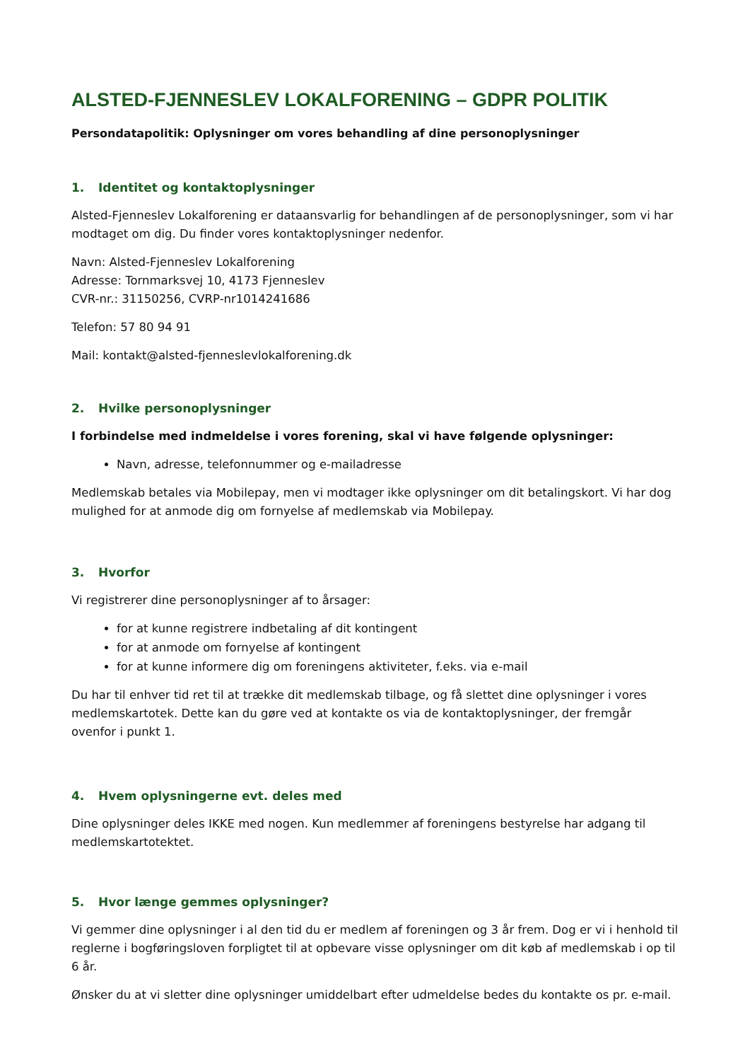ALSTED-FJENNESLEV LOKALFORENING – GDPR POLITIK
Persondatapolitik: Oplysninger om vores behandling af dine personoplysninger
1. Identitet og kontaktoplysninger
Alsted-Fjenneslev Lokalforening er dataansvarlig for behandlingen af de personoplysninger, som vi har modtaget om dig. Du finder vores kontaktoplysninger nedenfor.
Navn: Alsted-Fjenneslev Lokalforening
Adresse: Tornmarksvej 10, 4173 Fjenneslev
CVR-nr.: 31150256, CVRP-nr1014241686
Telefon: 57 80 94 91
Mail: kontakt@alsted-fjenneslevlokalforening.dk
2. Hvilke personoplysninger
I forbindelse med indmeldelse i vores forening, skal vi have følgende oplysninger:
Navn, adresse, telefonnummer og e-mailadresse
Medlemskab betales via Mobilepay, men vi modtager ikke oplysninger om dit betalingskort. Vi har dog mulighed for at anmode dig om fornyelse af medlemskab via Mobilepay.
3. Hvorfor
Vi registrerer dine personoplysninger af to årsager:
for at kunne registrere indbetaling af dit kontingent
for at anmode om fornyelse af kontingent
for at kunne informere dig om foreningens aktiviteter, f.eks. via e-mail
Du har til enhver tid ret til at trække dit medlemskab tilbage, og få slettet dine oplysninger i vores medlemskartotek. Dette kan du gøre ved at kontakte os via de kontaktoplysninger, der fremgår ovenfor i punkt 1.
4. Hvem oplysningerne evt. deles med
Dine oplysninger deles IKKE med nogen. Kun medlemmer af foreningens bestyrelse har adgang til medlemskartotektet.
5. Hvor længe gemmes oplysninger?
Vi gemmer dine oplysninger i al den tid du er medlem af foreningen og 3 år frem. Dog er vi i henhold til reglerne i bogføringsloven forpligtet til at opbevare visse oplysninger om dit køb af medlemskab i op til 6 år.
Ønsker du at vi sletter dine oplysninger umiddelbart efter udmeldelse bedes du kontakte os pr. e-mail.